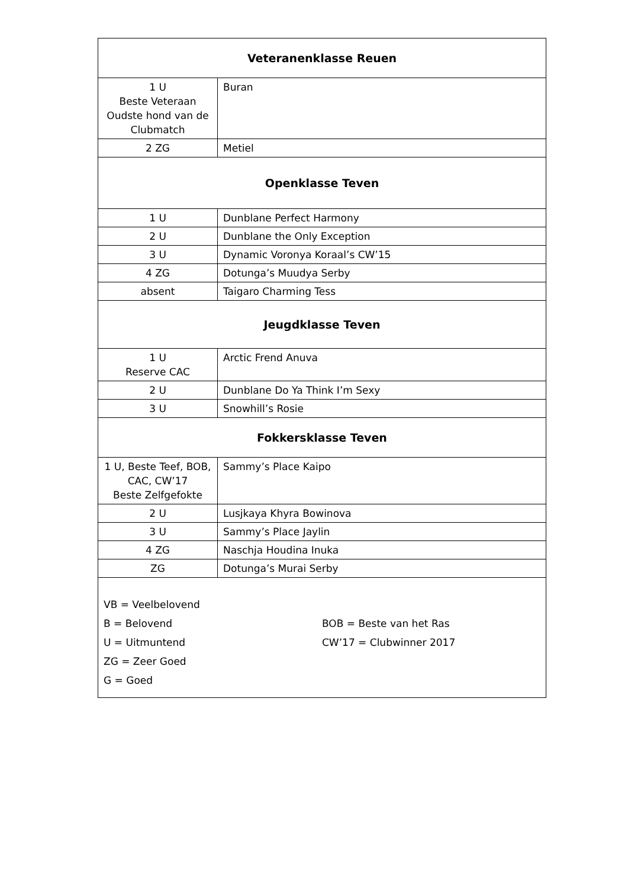| Veteranenklasse Reuen | |
| 1 U Beste Veteraan Oudste hond van de Clubmatch | Buran |
| 2 ZG | Metiel |
| Openklasse Teven | |
| 1 U | Dunblane Perfect Harmony |
| 2 U | Dunblane the Only Exception |
| 3 U | Dynamic Voronya Koraal’s CW’15 |
| 4 ZG | Dotunga’s Muudya Serby |
| absent | Taigaro Charming Tess |
| Jeugdklasse Teven | |
| 1 U Reserve CAC | Arctic Frend Anuva |
| 2 U | Dunblane Do Ya Think I’m Sexy |
| 3 U | Snowhill’s Rosie |
| Fokkersklasse Teven | |
| 1 U, Beste Teef, BOB, CAC, CW’17 Beste Zelfgefokte | Sammy’s Place Kaipo |
| 2 U | Lusjkaya Khyra Bowinova |
| 3 U | Sammy’s Place Jaylin |
| 4 ZG | Naschja Houdina Inuka |
| ZG | Dotunga’s Murai Serby |
| VB = Veelbelovend B = Belovend U = Uitmuntend ZG = Zeer Goed G = Goed BOB = Beste van het Ras CW’17 = Clubwinner 2017 | |